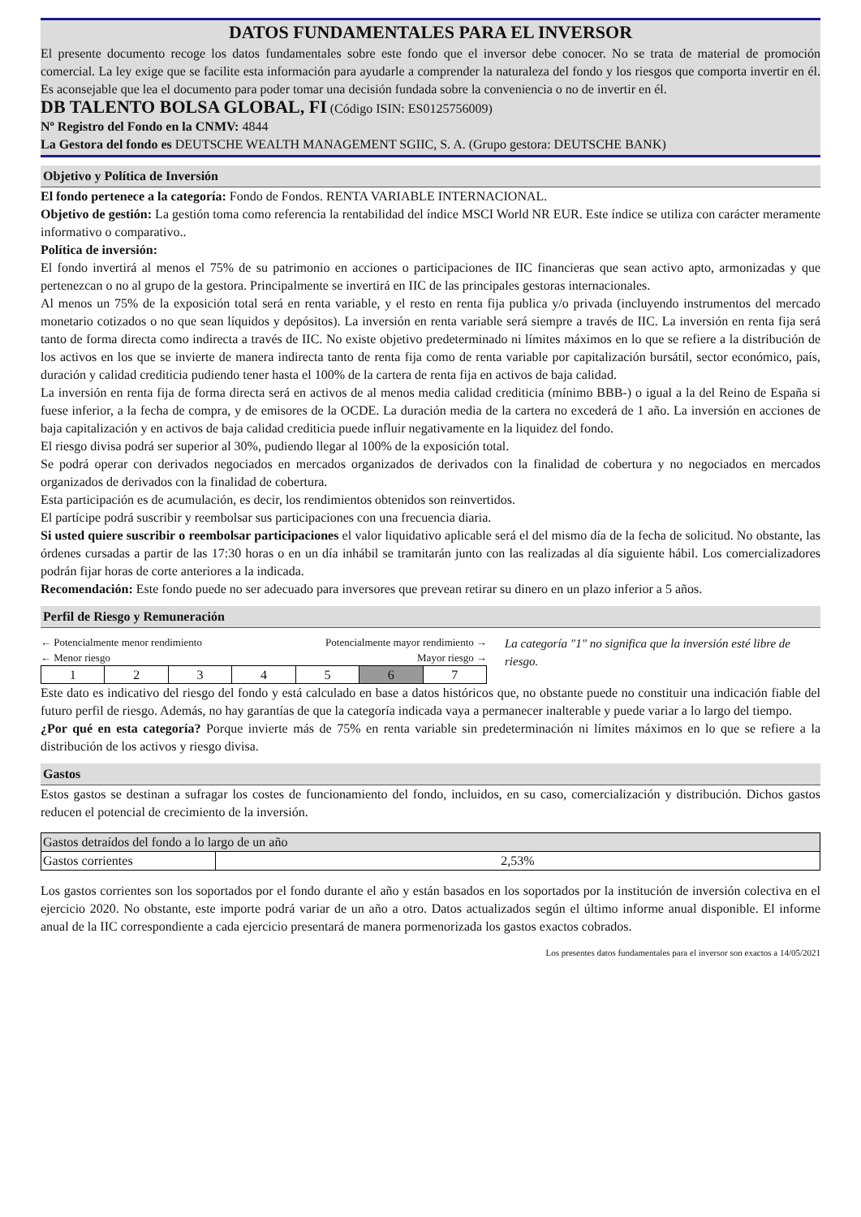DATOS FUNDAMENTALES PARA EL INVERSOR
El presente documento recoge los datos fundamentales sobre este fondo que el inversor debe conocer. No se trata de material de promoción comercial. La ley exige que se facilite esta información para ayudarle a comprender la naturaleza del fondo y los riesgos que comporta invertir en él. Es aconsejable que lea el documento para poder tomar una decisión fundada sobre la conveniencia o no de invertir en él.
DB TALENTO BOLSA GLOBAL, FI (Código ISIN: ES0125756009)
Nº Registro del Fondo en la CNMV: 4844
La Gestora del fondo es DEUTSCHE WEALTH MANAGEMENT SGIIC, S. A. (Grupo gestora: DEUTSCHE BANK)
Objetivo y Política de Inversión
El fondo pertenece a la categoría: Fondo de Fondos. RENTA VARIABLE INTERNACIONAL.
Objetivo de gestión: La gestión toma como referencia la rentabilidad del índice MSCI World NR EUR. Este índice se utiliza con carácter meramente informativo o comparativo..
Política de inversión:
El fondo invertirá al menos el 75% de su patrimonio en acciones o participaciones de IIC financieras que sean activo apto, armonizadas y que pertenezcan o no al grupo de la gestora. Principalmente se invertirá en IIC de las principales gestoras internacionales.
Al menos un 75% de la exposición total será en renta variable, y el resto en renta fija publica y/o privada (incluyendo instrumentos del mercado monetario cotizados o no que sean líquidos y depósitos). La inversión en renta variable será siempre a través de IIC. La inversión en renta fija será tanto de forma directa como indirecta a través de IIC. No existe objetivo predeterminado ni límites máximos en lo que se refiere a la distribución de los activos en los que se invierte de manera indirecta tanto de renta fija como de renta variable por capitalización bursátil, sector económico, país, duración y calidad crediticia pudiendo tener hasta el 100% de la cartera de renta fija en activos de baja calidad.
La inversión en renta fija de forma directa será en activos de al menos media calidad crediticia (mínimo BBB-) o igual a la del Reino de España si fuese inferior, a la fecha de compra, y de emisores de la OCDE. La duración media de la cartera no excederá de 1 año. La inversión en acciones de baja capitalización y en activos de baja calidad crediticia puede influir negativamente en la liquidez del fondo.
El riesgo divisa podrá ser superior al 30%, pudiendo llegar al 100% de la exposición total.
Se podrá operar con derivados negociados en mercados organizados de derivados con la finalidad de cobertura y no negociados en mercados organizados de derivados con la finalidad de cobertura.
Esta participación es de acumulación, es decir, los rendimientos obtenidos son reinvertidos.
El partícipe podrá suscribir y reembolsar sus participaciones con una frecuencia diaria.
Si usted quiere suscribir o reembolsar participaciones el valor liquidativo aplicable será el del mismo día de la fecha de solicitud. No obstante, las órdenes cursadas a partir de las 17:30 horas o en un día inhábil se tramitarán junto con las realizadas al día siguiente hábil. Los comercializadores podrán fijar horas de corte anteriores a la indicada.
Recomendación: Este fondo puede no ser adecuado para inversores que prevean retirar su dinero en un plazo inferior a 5 años.
Perfil de Riesgo y Remuneración
← Potencialmente menor rendimiento Potencialmente mayor rendimiento →
← Menor riesgo Mayor riesgo →
| 1 | 2 | 3 | 4 | 5 | 6 | 7 |
La categoría "1" no significa que la inversión esté libre de riesgo.
Este dato es indicativo del riesgo del fondo y está calculado en base a datos históricos que, no obstante puede no constituir una indicación fiable del futuro perfil de riesgo. Además, no hay garantías de que la categoría indicada vaya a permanecer inalterable y puede variar a lo largo del tiempo.
¿Por qué en esta categoría? Porque invierte más de 75% en renta variable sin predeterminación ni límites máximos en lo que se refiere a la distribución de los activos y riesgo divisa.
Gastos
Estos gastos se destinan a sufragar los costes de funcionamiento del fondo, incluidos, en su caso, comercialización y distribución. Dichos gastos reducen el potencial de crecimiento de la inversión.
| Gastos detraídos del fondo a lo largo de un año | |
| --- | --- |
| Gastos corrientes | 2,53% |
Los gastos corrientes son los soportados por el fondo durante el año y están basados en los soportados por la institución de inversión colectiva en el ejercicio 2020. No obstante, este importe podrá variar de un año a otro. Datos actualizados según el último informe anual disponible. El informe anual de la IIC correspondiente a cada ejercicio presentará de manera pormenorizada los gastos exactos cobrados.
Los presentes datos fundamentales para el inversor son exactos a 14/05/2021